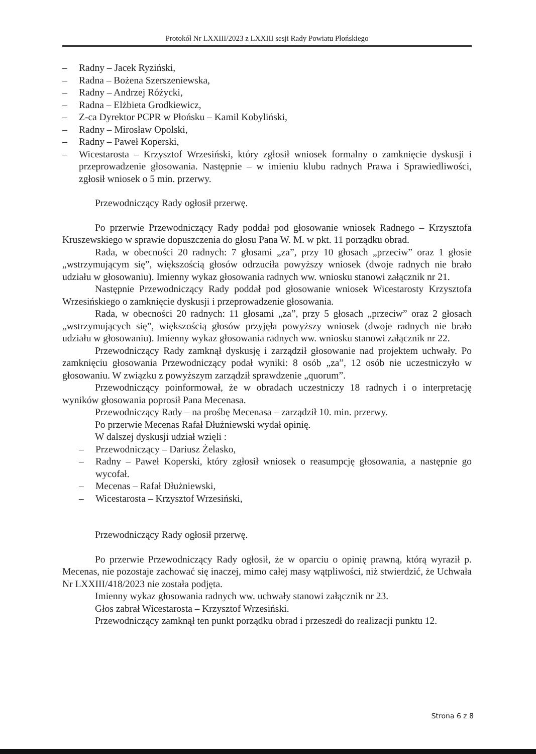Protokół Nr LXXIII/2023 z LXXIII sesji Rady Powiatu Płońskiego
– Radny – Jacek Ryziński,
– Radna – Bożena Szerszeniewska,
– Radny – Andrzej Różycki,
– Radna – Elżbieta Grodkiewicz,
– Z-ca Dyrektor PCPR w Płońsku – Kamil Kobyliński,
– Radny – Mirosław Opolski,
– Radny – Paweł Koperski,
– Wicestarosta – Krzysztof Wrzesiński, który zgłosił wniosek formalny o zamknięcie dyskusji i przeprowadzenie głosowania. Następnie – w imieniu klubu radnych Prawa i Sprawiedliwości, zgłosił wniosek o 5 min. przerwy.
Przewodniczący Rady ogłosił przerwę.
Po przerwie Przewodniczący Rady poddał pod głosowanie wniosek Radnego – Krzysztofa Kruszewskiego w sprawie dopuszczenia do głosu Pana W. M. w pkt. 11 porządku obrad.
Rada, w obecności 20 radnych: 7 głosami „za”, przy 10 głosach „przeciw” oraz 1 głosie „wstrzymującym się”, większością głosów odrzuciła powyższy wniosek (dwoje radnych nie brało udziału w głosowaniu). Imienny wykaz głosowania radnych ww. wniosku stanowi załącznik nr 21.
Następnie Przewodniczący Rady poddał pod głosowanie wniosek Wicestarosty Krzysztofa Wrzesińskiego o zamknięcie dyskusji i przeprowadzenie głosowania.
Rada, w obecności 20 radnych: 11 głosami „za”, przy 5 głosach „przeciw” oraz 2 głosach „wstrzymujących się”, większością głosów przyjęła powyższy wniosek (dwoje radnych nie brało udziału w głosowaniu). Imienny wykaz głosowania radnych ww. wniosku stanowi załącznik nr 22.
Przewodniczący Rady zamknął dyskusję i zarządził głosowanie nad projektem uchwały. Po zamknięciu głosowania Przewodniczący podał wyniki: 8 osób „za”, 12 osób nie uczestniczyło w głosowaniu. W związku z powyższym zarządził sprawdzenie „quorum”.
Przewodniczący poinformował, że w obradach uczestniczy 18 radnych i o interpretację wyników głosowania poprosił Pana Mecenasa.
Przewodniczący Rady – na prośbę Mecenasa – zarządził 10. min. przerwy.
Po przerwie Mecenas Rafał Dłużniewski wydał opinię.
W dalszej dyskusji udział wzięli :
– Przewodniczący – Dariusz Żelasko,
– Radny – Paweł Koperski, który zgłosił wniosek o reasumpcję głosowania, a następnie go wycofał.
– Mecenas – Rafał Dłużniewski,
– Wicestarosta – Krzysztof Wrzesiński,
Przewodniczący Rady ogłosił przerwę.
Po przerwie Przewodniczący Rady ogłosił, że w oparciu o opinię prawną, którą wyraził p. Mecenas, nie pozostaje zachować się inaczej, mimo całej masy wątpliwości, niż stwierdzić, że Uchwała Nr LXXIII/418/2023 nie została podjęta.
Imienny wykaz głosowania radnych ww. uchwały stanowi załącznik nr 23.
Głos zabrał Wicestarosta – Krzysztof Wrzesiński.
Przewodniczący zamknął ten punkt porządku obrad i przeszedł do realizacji punktu 12.
Strona 6 z 8